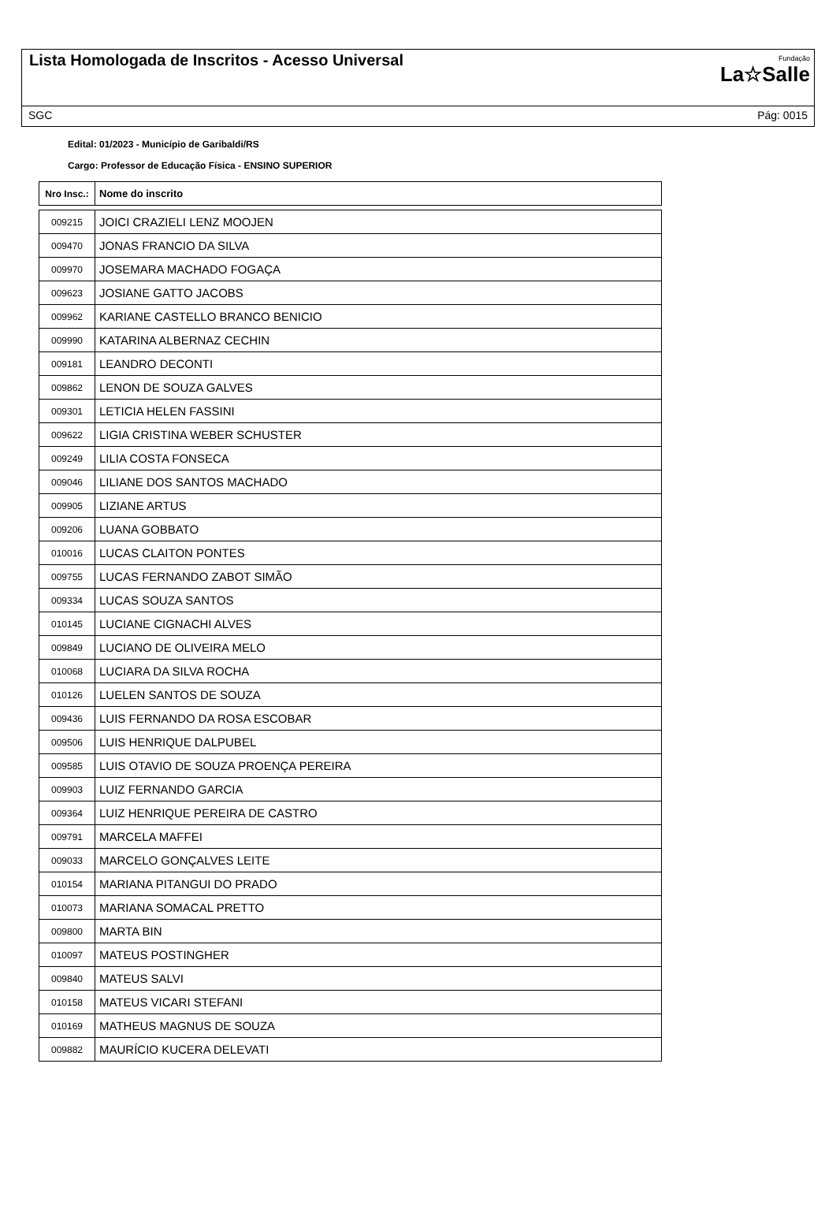Lista Homologada de Inscritos - Acesso Universal
Fundação
La☆Salle
SGC Pág: 0015
Edital: 01/2023 - Município de Garibaldi/RS
Cargo: Professor de Educação Física - ENSINO SUPERIOR
| Nro Insc.: | Nome do inscrito |
| --- | --- |
| 009215 | JOICI CRAZIELI LENZ MOOJEN |
| 009470 | JONAS FRANCIO DA SILVA |
| 009970 | JOSEMARA MACHADO FOGAÇA |
| 009623 | JOSIANE GATTO JACOBS |
| 009962 | KARIANE CASTELLO BRANCO BENICIO |
| 009990 | KATARINA ALBERNAZ CECHIN |
| 009181 | LEANDRO DECONTI |
| 009862 | LENON DE SOUZA GALVES |
| 009301 | LETICIA HELEN FASSINI |
| 009622 | LIGIA CRISTINA WEBER SCHUSTER |
| 009249 | LILIA COSTA FONSECA |
| 009046 | LILIANE DOS SANTOS MACHADO |
| 009905 | LIZIANE ARTUS |
| 009206 | LUANA GOBBATO |
| 010016 | LUCAS CLAITON PONTES |
| 009755 | LUCAS FERNANDO ZABOT SIMÃO |
| 009334 | LUCAS SOUZA SANTOS |
| 010145 | LUCIANE CIGNACHI ALVES |
| 009849 | LUCIANO DE OLIVEIRA MELO |
| 010068 | LUCIARA DA SILVA ROCHA |
| 010126 | LUELEN SANTOS DE SOUZA |
| 009436 | LUIS FERNANDO DA ROSA ESCOBAR |
| 009506 | LUIS HENRIQUE DALPUBEL |
| 009585 | LUIS OTAVIO DE SOUZA PROENÇA PEREIRA |
| 009903 | LUIZ FERNANDO GARCIA |
| 009364 | LUIZ HENRIQUE PEREIRA DE CASTRO |
| 009791 | MARCELA MAFFEI |
| 009033 | MARCELO GONÇALVES LEITE |
| 010154 | MARIANA PITANGUI DO PRADO |
| 010073 | MARIANA SOMACAL PRETTO |
| 009800 | MARTA BIN |
| 010097 | MATEUS POSTINGHER |
| 009840 | MATEUS SALVI |
| 010158 | MATEUS VICARI STEFANI |
| 010169 | MATHEUS MAGNUS DE SOUZA |
| 009882 | MAURÍCIO KUCERA DELEVATI |